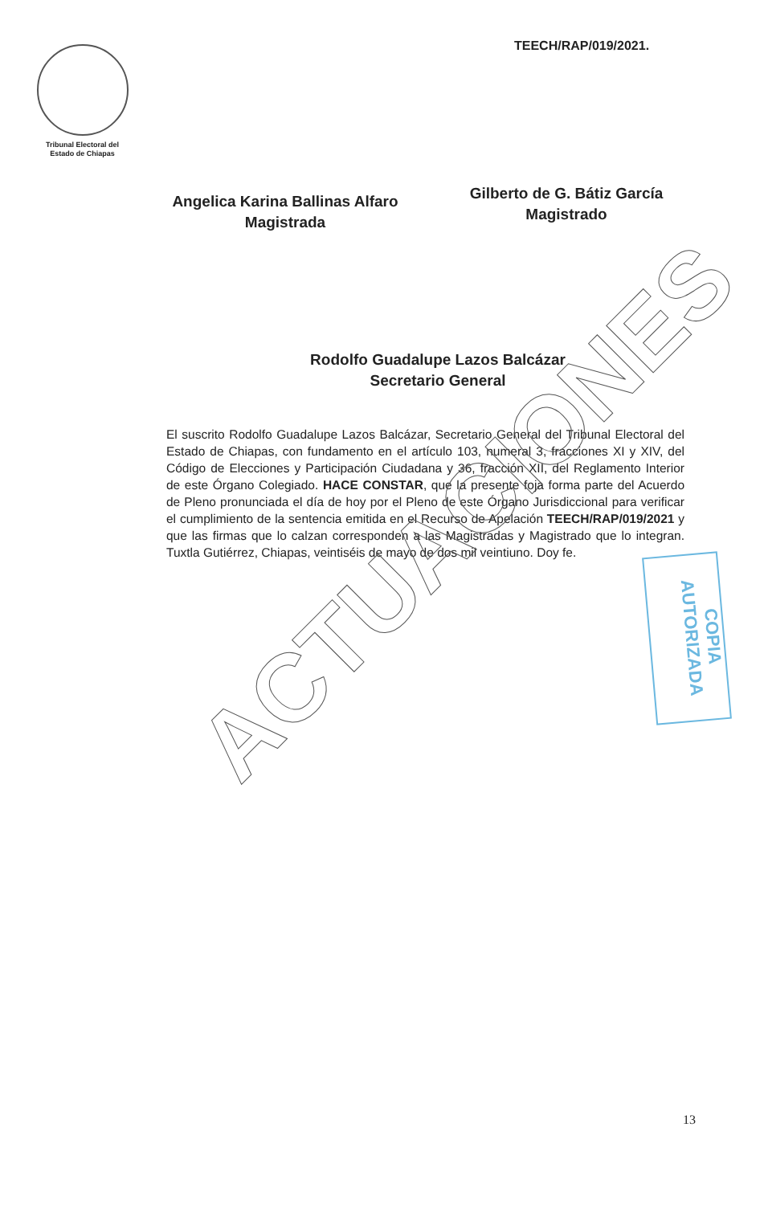Tribunal Electoral del
Estado de Chiapas
TEECH/RAP/019/2021.
Angelica Karina Ballinas Alfaro
Magistrada
Gilberto de G. Bátiz García
Magistrado
Rodolfo Guadalupe Lazos Balcázar
Secretario General
El suscrito Rodolfo Guadalupe Lazos Balcázar, Secretario General del Tribunal Electoral del Estado de Chiapas, con fundamento en el artículo 103, numeral 3, fracciones XI y XIV, del Código de Elecciones y Participación Ciudadana y 36, fracción XII, del Reglamento Interior de este Órgano Colegiado. HACE CONSTAR, que la presente foja forma parte del Acuerdo de Pleno pronunciada el día de hoy por el Pleno de este Órgano Jurisdiccional para verificar el cumplimiento de la sentencia emitida en el Recurso de Apelación TEECH/RAP/019/2021 y que las firmas que lo calzan corresponden a las Magistradas y Magistrado que lo integran. Tuxtla Gutiérrez, Chiapas, veintiséis de mayo de dos mil veintiuno. Doy fe.
COPIA AUTORIZADA
ACTUACIONES
13